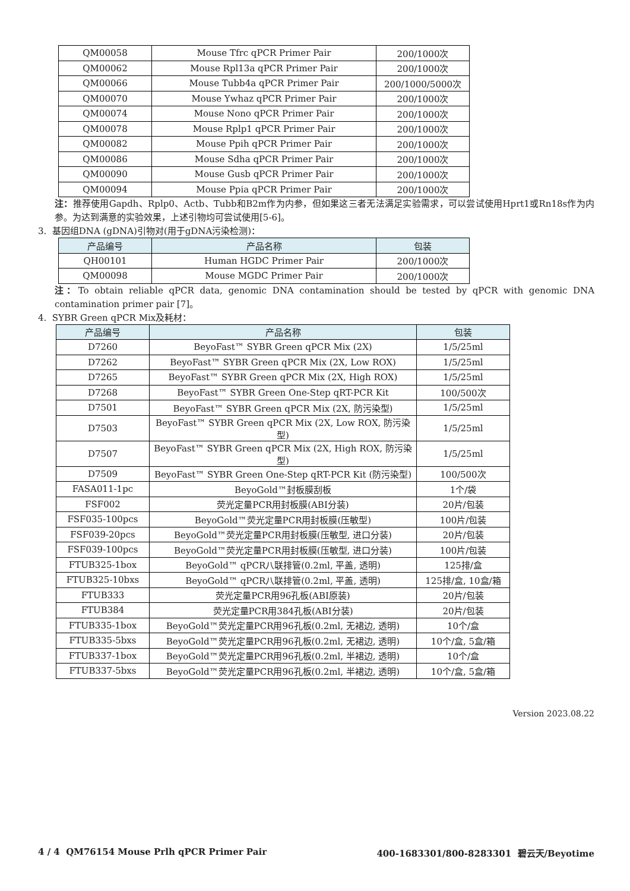| QM00058 | Mouse Tfrc qPCR Primer Pair | 200/1000次 |
| QM00062 | Mouse Rpl13a qPCR Primer Pair | 200/1000次 |
| QM00066 | Mouse Tubb4a qPCR Primer Pair | 200/1000/5000次 |
| QM00070 | Mouse Ywhaz qPCR Primer Pair | 200/1000次 |
| QM00074 | Mouse Nono qPCR Primer Pair | 200/1000次 |
| QM00078 | Mouse Rplp1 qPCR Primer Pair | 200/1000次 |
| QM00082 | Mouse Ppih qPCR Primer Pair | 200/1000次 |
| QM00086 | Mouse Sdha qPCR Primer Pair | 200/1000次 |
| QM00090 | Mouse Gusb qPCR Primer Pair | 200/1000次 |
| QM00094 | Mouse Ppia qPCR Primer Pair | 200/1000次 |
注：推荐使用Gapdh、Rplp0、Actb、Tubb和B2m作为内参，但如果这三者无法满足实验需求，可以尝试使用Hprt1或Rn18s作为内参。为达到满意的实验效果，上述引物均可尝试使用[5-6]。
3. 基因组DNA (gDNA)引物对(用于gDNA污染检测)：
| 产品编号 | 产品名称 | 包装 |
| --- | --- | --- |
| QH00101 | Human HGDC Primer Pair | 200/1000次 |
| QM00098 | Mouse MGDC Primer Pair | 200/1000次 |
注：To obtain reliable qPCR data, genomic DNA contamination should be tested by qPCR with genomic DNA contamination primer pair [7]。
4. SYBR Green qPCR Mix及耗材：
| 产品编号 | 产品名称 | 包装 |
| --- | --- | --- |
| D7260 | BeyoFast™ SYBR Green qPCR Mix (2X) | 1/5/25ml |
| D7262 | BeyoFast™ SYBR Green qPCR Mix (2X, Low ROX) | 1/5/25ml |
| D7265 | BeyoFast™ SYBR Green qPCR Mix (2X, High ROX) | 1/5/25ml |
| D7268 | BeyoFast™ SYBR Green One-Step qRT-PCR Kit | 100/500次 |
| D7501 | BeyoFast™ SYBR Green qPCR Mix (2X, 防污染型) | 1/5/25ml |
| D7503 | BeyoFast™ SYBR Green qPCR Mix (2X, Low ROX, 防污染型) | 1/5/25ml |
| D7507 | BeyoFast™ SYBR Green qPCR Mix (2X, High ROX, 防污染型) | 1/5/25ml |
| D7509 | BeyoFast™ SYBR Green One-Step qRT-PCR Kit (防污染型) | 100/500次 |
| FASA011-1pc | BeyoGold™封板膜刮板 | 1个/袋 |
| FSF002 | 荧光定量PCR用封板膜(ABI分装) | 20片/包装 |
| FSF035-100pcs | BeyoGold™荧光定量PCR用封板膜(压敏型) | 100片/包装 |
| FSF039-20pcs | BeyoGold™荧光定量PCR用封板膜(压敏型, 进口分装) | 20片/包装 |
| FSF039-100pcs | BeyoGold™荧光定量PCR用封板膜(压敏型, 进口分装) | 100片/包装 |
| FTUB325-1box | BeyoGold™ qPCR八联排管(0.2ml, 平盖, 透明) | 125排/盒 |
| FTUB325-10bxs | BeyoGold™ qPCR八联排管(0.2ml, 平盖, 透明) | 125排/盒, 10盒/箱 |
| FTUB333 | 荧光定量PCR用96孔板(ABI原装) | 20片/包装 |
| FTUB384 | 荧光定量PCR用384孔板(ABI分装) | 20片/包装 |
| FTUB335-1box | BeyoGold™荧光定量PCR用96孔板(0.2ml, 无裙边, 透明) | 10个/盒 |
| FTUB335-5bxs | BeyoGold™荧光定量PCR用96孔板(0.2ml, 无裙边, 透明) | 10个/盒, 5盒/箱 |
| FTUB337-1box | BeyoGold™荧光定量PCR用96孔板(0.2ml, 半裙边, 透明) | 10个/盒 |
| FTUB337-5bxs | BeyoGold™荧光定量PCR用96孔板(0.2ml, 半裙边, 透明) | 10个/盒, 5盒/箱 |
Version 2023.08.22
4 / 4 QM76154 Mouse Prlh qPCR Primer Pair 400-1683301/800-8283301 碧云天/Beyotime